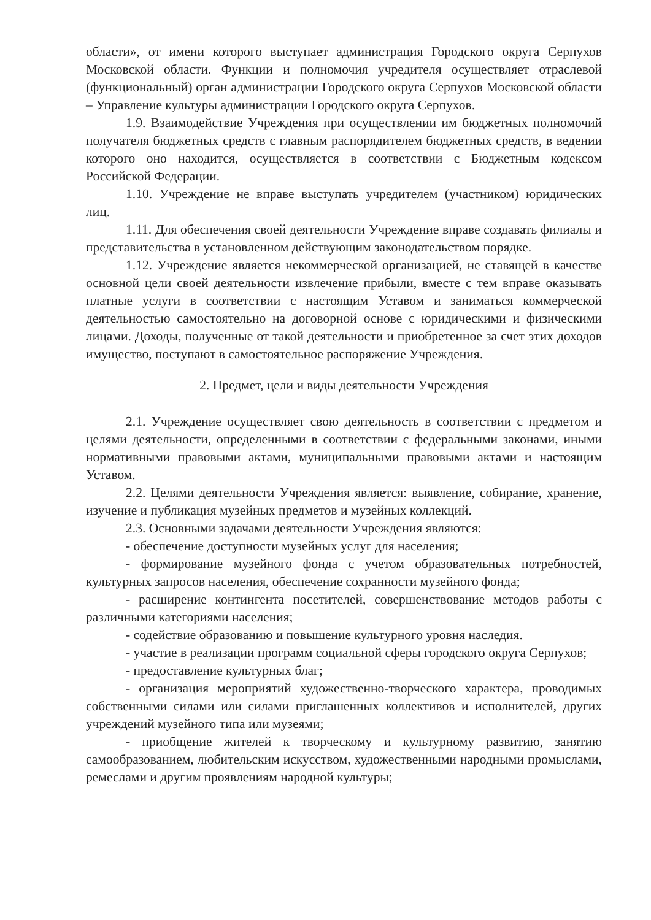области», от имени которого выступает администрация Городского округа Серпухов Московской области. Функции и полномочия учредителя осуществляет отраслевой (функциональный) орган администрации Городского округа Серпухов Московской области – Управление культуры администрации Городского округа Серпухов.
1.9. Взаимодействие Учреждения при осуществлении им бюджетных полномочий получателя бюджетных средств с главным распорядителем бюджетных средств, в ведении которого оно находится, осуществляется в соответствии с Бюджетным кодексом Российской Федерации.
1.10. Учреждение не вправе выступать учредителем (участником) юридических лиц.
1.11. Для обеспечения своей деятельности Учреждение вправе создавать филиалы и представительства в установленном действующим законодательством порядке.
1.12. Учреждение является некоммерческой организацией, не ставящей в качестве основной цели своей деятельности извлечение прибыли, вместе с тем вправе оказывать платные услуги в соответствии с настоящим Уставом и заниматься коммерческой деятельностью самостоятельно на договорной основе с юридическими и физическими лицами. Доходы, полученные от такой деятельности и приобретенное за счет этих доходов имущество, поступают в самостоятельное распоряжение Учреждения.
2. Предмет, цели и виды деятельности Учреждения
2.1. Учреждение осуществляет свою деятельность в соответствии с предметом и целями деятельности, определенными в соответствии с федеральными законами, иными нормативными правовыми актами, муниципальными правовыми актами и настоящим Уставом.
2.2. Целями деятельности Учреждения является: выявление, собирание, хранение, изучение и публикация музейных предметов и музейных коллекций.
2.3. Основными задачами деятельности Учреждения являются:
- обеспечение доступности музейных услуг для населения;
- формирование музейного фонда с учетом образовательных потребностей, культурных запросов населения, обеспечение сохранности музейного фонда;
- расширение контингента посетителей, совершенствование методов работы с различными категориями населения;
- содействие образованию и повышение культурного уровня наследия.
- участие в реализации программ социальной сферы городского округа Серпухов;
- предоставление культурных благ;
- организация мероприятий художественно-творческого характера, проводимых собственными силами или силами приглашенных коллективов и исполнителей, других учреждений музейного типа или музеями;
- приобщение жителей к творческому и культурному развитию, занятию самообразованием, любительским искусством, художественными народными промыслами, ремеслами и другим проявлениям народной культуры;